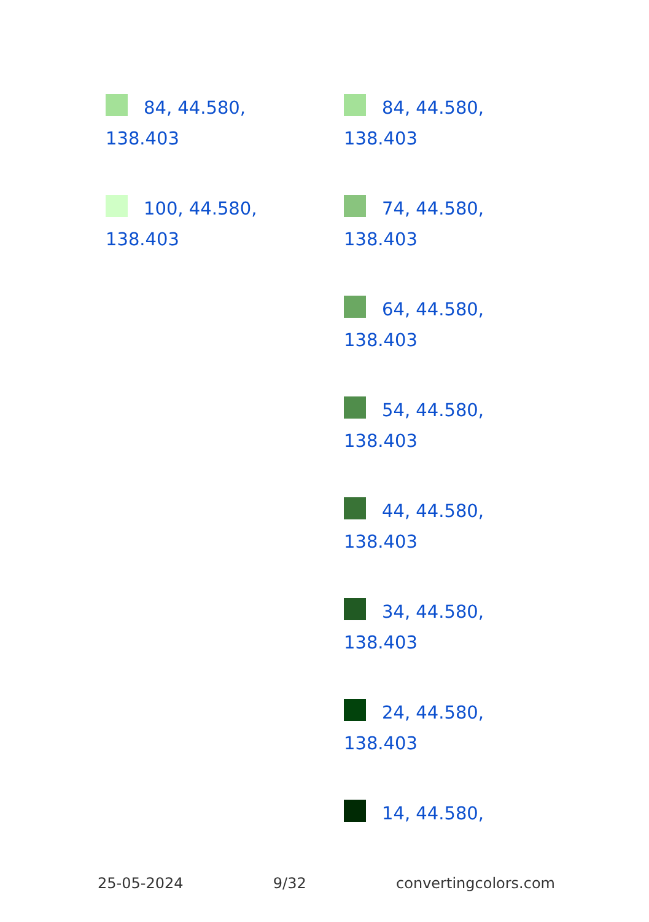84, 44.580, 138.403
100, 44.580, 138.403
84, 44.580, 138.403
74, 44.580, 138.403
64, 44.580, 138.403
54, 44.580, 138.403
44, 44.580, 138.403
34, 44.580, 138.403
24, 44.580, 138.403
14, 44.580,
25-05-2024 9/32 convertingcolors.com